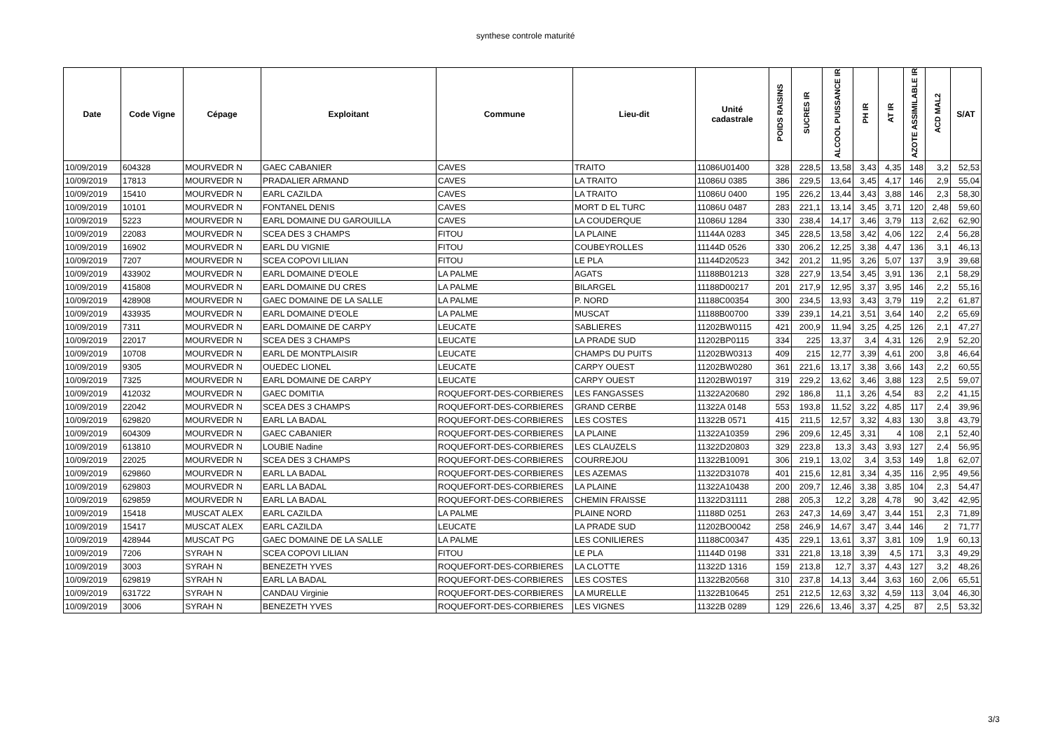synthese controle maturité
| Date | Code Vigne | Cépage | Exploitant | Commune | Lieu-dit | Unité cadastrale | POIDS RAISINS | SUCRES IR | ALCOOL PUISSANCE IR | PH IR | AT IR | AZOTE ASSIMILABLE IR | ACD MAL2 | S/AT |
| --- | --- | --- | --- | --- | --- | --- | --- | --- | --- | --- | --- | --- | --- | --- |
| 10/09/2019 | 604328 | MOURVEDR N | GAEC CABANIER | CAVES | TRAITO | 11086U01400 | 328 | 228,5 | 13,58 | 3,43 | 4,35 | 148 | 3,2 | 52,53 |
| 10/09/2019 | 17813 | MOURVEDR N | PRADALIER ARMAND | CAVES | LA TRAITO | 11086U 0385 | 386 | 229,5 | 13,64 | 3,45 | 4,17 | 146 | 2,9 | 55,04 |
| 10/09/2019 | 15410 | MOURVEDR N | EARL CAZILDA | CAVES | LA TRAITO | 11086U 0400 | 195 | 226,2 | 13,44 | 3,43 | 3,88 | 146 | 2,3 | 58,30 |
| 10/09/2019 | 10101 | MOURVEDR N | FONTANEL DENIS | CAVES | MORT D EL TURC | 11086U 0487 | 283 | 221,1 | 13,14 | 3,45 | 3,71 | 120 | 2,48 | 59,60 |
| 10/09/2019 | 5223 | MOURVEDR N | EARL DOMAINE DU GAROUILLA | CAVES | LA COUDERQUE | 11086U 1284 | 330 | 238,4 | 14,17 | 3,46 | 3,79 | 113 | 2,62 | 62,90 |
| 10/09/2019 | 22083 | MOURVEDR N | SCEA DES 3 CHAMPS | FITOU | LA PLAINE | 11144A 0283 | 345 | 228,5 | 13,58 | 3,42 | 4,06 | 122 | 2,4 | 56,28 |
| 10/09/2019 | 16902 | MOURVEDR N | EARL DU VIGNIE | FITOU | COUBEYROLLES | 11144D 0526 | 330 | 206,2 | 12,25 | 3,38 | 4,47 | 136 | 3,1 | 46,13 |
| 10/09/2019 | 7207 | MOURVEDR N | SCEA COPOVI LILIAN | FITOU | LE PLA | 11144D20523 | 342 | 201,2 | 11,95 | 3,26 | 5,07 | 137 | 3,9 | 39,68 |
| 10/09/2019 | 433902 | MOURVEDR N | EARL DOMAINE D'EOLE | LA PALME | AGATS | 11188B01213 | 328 | 227,9 | 13,54 | 3,45 | 3,91 | 136 | 2,1 | 58,29 |
| 10/09/2019 | 415808 | MOURVEDR N | EARL DOMAINE DU CRES | LA PALME | BILARGEL | 11188D00217 | 201 | 217,9 | 12,95 | 3,37 | 3,95 | 146 | 2,2 | 55,16 |
| 10/09/2019 | 428908 | MOURVEDR N | GAEC DOMAINE DE LA SALLE | LA PALME | P. NORD | 11188C00354 | 300 | 234,5 | 13,93 | 3,43 | 3,79 | 119 | 2,2 | 61,87 |
| 10/09/2019 | 433935 | MOURVEDR N | EARL DOMAINE D'EOLE | LA PALME | MUSCAT | 11188B00700 | 339 | 239,1 | 14,21 | 3,51 | 3,64 | 140 | 2,2 | 65,69 |
| 10/09/2019 | 7311 | MOURVEDR N | EARL DOMAINE DE CARPY | LEUCATE | SABLIERES | 11202BW0115 | 421 | 200,9 | 11,94 | 3,25 | 4,25 | 126 | 2,1 | 47,27 |
| 10/09/2019 | 22017 | MOURVEDR N | SCEA DES 3 CHAMPS | LEUCATE | LA PRADE SUD | 11202BP0115 | 334 | 225 | 13,37 | 3,4 | 4,31 | 126 | 2,9 | 52,20 |
| 10/09/2019 | 10708 | MOURVEDR N | EARL DE MONTPLAISIR | LEUCATE | CHAMPS DU PUITS | 11202BW0313 | 409 | 215 | 12,77 | 3,39 | 4,61 | 200 | 3,8 | 46,64 |
| 10/09/2019 | 9305 | MOURVEDR N | OUEDEC LIONEL | LEUCATE | CARPY OUEST | 11202BW0280 | 361 | 221,6 | 13,17 | 3,38 | 3,66 | 143 | 2,2 | 60,55 |
| 10/09/2019 | 7325 | MOURVEDR N | EARL DOMAINE DE CARPY | LEUCATE | CARPY OUEST | 11202BW0197 | 319 | 229,2 | 13,62 | 3,46 | 3,88 | 123 | 2,5 | 59,07 |
| 10/09/2019 | 412032 | MOURVEDR N | GAEC DOMITIA | ROQUEFORT-DES-CORBIERES | LES FANGASSES | 11322A20680 | 292 | 186,8 | 11,1 | 3,26 | 4,54 | 83 | 2,2 | 41,15 |
| 10/09/2019 | 22042 | MOURVEDR N | SCEA DES 3 CHAMPS | ROQUEFORT-DES-CORBIERES | GRAND CERBE | 11322A 0148 | 553 | 193,8 | 11,52 | 3,22 | 4,85 | 117 | 2,4 | 39,96 |
| 10/09/2019 | 629820 | MOURVEDR N | EARL LA BADAL | ROQUEFORT-DES-CORBIERES | LES COSTES | 11322B 0571 | 415 | 211,5 | 12,57 | 3,32 | 4,83 | 130 | 3,8 | 43,79 |
| 10/09/2019 | 604309 | MOURVEDR N | GAEC CABANIER | ROQUEFORT-DES-CORBIERES | LA PLAINE | 11322A10359 | 296 | 209,6 | 12,45 | 3,31 | 4 | 108 | 2,1 | 52,40 |
| 10/09/2019 | 613810 | MOURVEDR N | LOUBIE Nadine | ROQUEFORT-DES-CORBIERES | LES CLAUZELS | 11322D20803 | 329 | 223,8 | 13,3 | 3,43 | 3,93 | 127 | 2,4 | 56,95 |
| 10/09/2019 | 22025 | MOURVEDR N | SCEA DES 3 CHAMPS | ROQUEFORT-DES-CORBIERES | COURREJOU | 11322B10091 | 306 | 219,1 | 13,02 | 3,4 | 3,53 | 149 | 1,8 | 62,07 |
| 10/09/2019 | 629860 | MOURVEDR N | EARL LA BADAL | ROQUEFORT-DES-CORBIERES | LES AZEMAS | 11322D31078 | 401 | 215,6 | 12,81 | 3,34 | 4,35 | 116 | 2,95 | 49,56 |
| 10/09/2019 | 629803 | MOURVEDR N | EARL LA BADAL | ROQUEFORT-DES-CORBIERES | LA PLAINE | 11322A10438 | 200 | 209,7 | 12,46 | 3,38 | 3,85 | 104 | 2,3 | 54,47 |
| 10/09/2019 | 629859 | MOURVEDR N | EARL LA BADAL | ROQUEFORT-DES-CORBIERES | CHEMIN FRAISSE | 11322D31111 | 288 | 205,3 | 12,2 | 3,28 | 4,78 | 90 | 3,42 | 42,95 |
| 10/09/2019 | 15418 | MUSCAT ALEX | EARL CAZILDA | LA PALME | PLAINE NORD | 11188D 0251 | 263 | 247,3 | 14,69 | 3,47 | 3,44 | 151 | 2,3 | 71,89 |
| 10/09/2019 | 15417 | MUSCAT ALEX | EARL CAZILDA | LEUCATE | LA PRADE SUD | 11202BO0042 | 258 | 246,9 | 14,67 | 3,47 | 3,44 | 146 | 2 | 71,77 |
| 10/09/2019 | 428944 | MUSCAT PG | GAEC DOMAINE DE LA SALLE | LA PALME | LES CONILIERES | 11188C00347 | 435 | 229,1 | 13,61 | 3,37 | 3,81 | 109 | 1,9 | 60,13 |
| 10/09/2019 | 7206 | SYRAH N | SCEA COPOVI LILIAN | FITOU | LE PLA | 11144D 0198 | 331 | 221,8 | 13,18 | 3,39 | 4,5 | 171 | 3,3 | 49,29 |
| 10/09/2019 | 3003 | SYRAH N | BENEZETH YVES | ROQUEFORT-DES-CORBIERES | LA CLOTTE | 11322D 1316 | 159 | 213,8 | 12,7 | 3,37 | 4,43 | 127 | 3,2 | 48,26 |
| 10/09/2019 | 629819 | SYRAH N | EARL LA BADAL | ROQUEFORT-DES-CORBIERES | LES COSTES | 11322B20568 | 310 | 237,8 | 14,13 | 3,44 | 3,63 | 160 | 2,06 | 65,51 |
| 10/09/2019 | 631722 | SYRAH N | CANDAU Virginie | ROQUEFORT-DES-CORBIERES | LA MURELLE | 11322B10645 | 251 | 212,5 | 12,63 | 3,32 | 4,59 | 113 | 3,04 | 46,30 |
| 10/09/2019 | 3006 | SYRAH N | BENEZETH YVES | ROQUEFORT-DES-CORBIERES | LES VIGNES | 11322B 0289 | 129 | 226,6 | 13,46 | 3,37 | 4,25 | 87 | 2,5 | 53,32 |
3/3